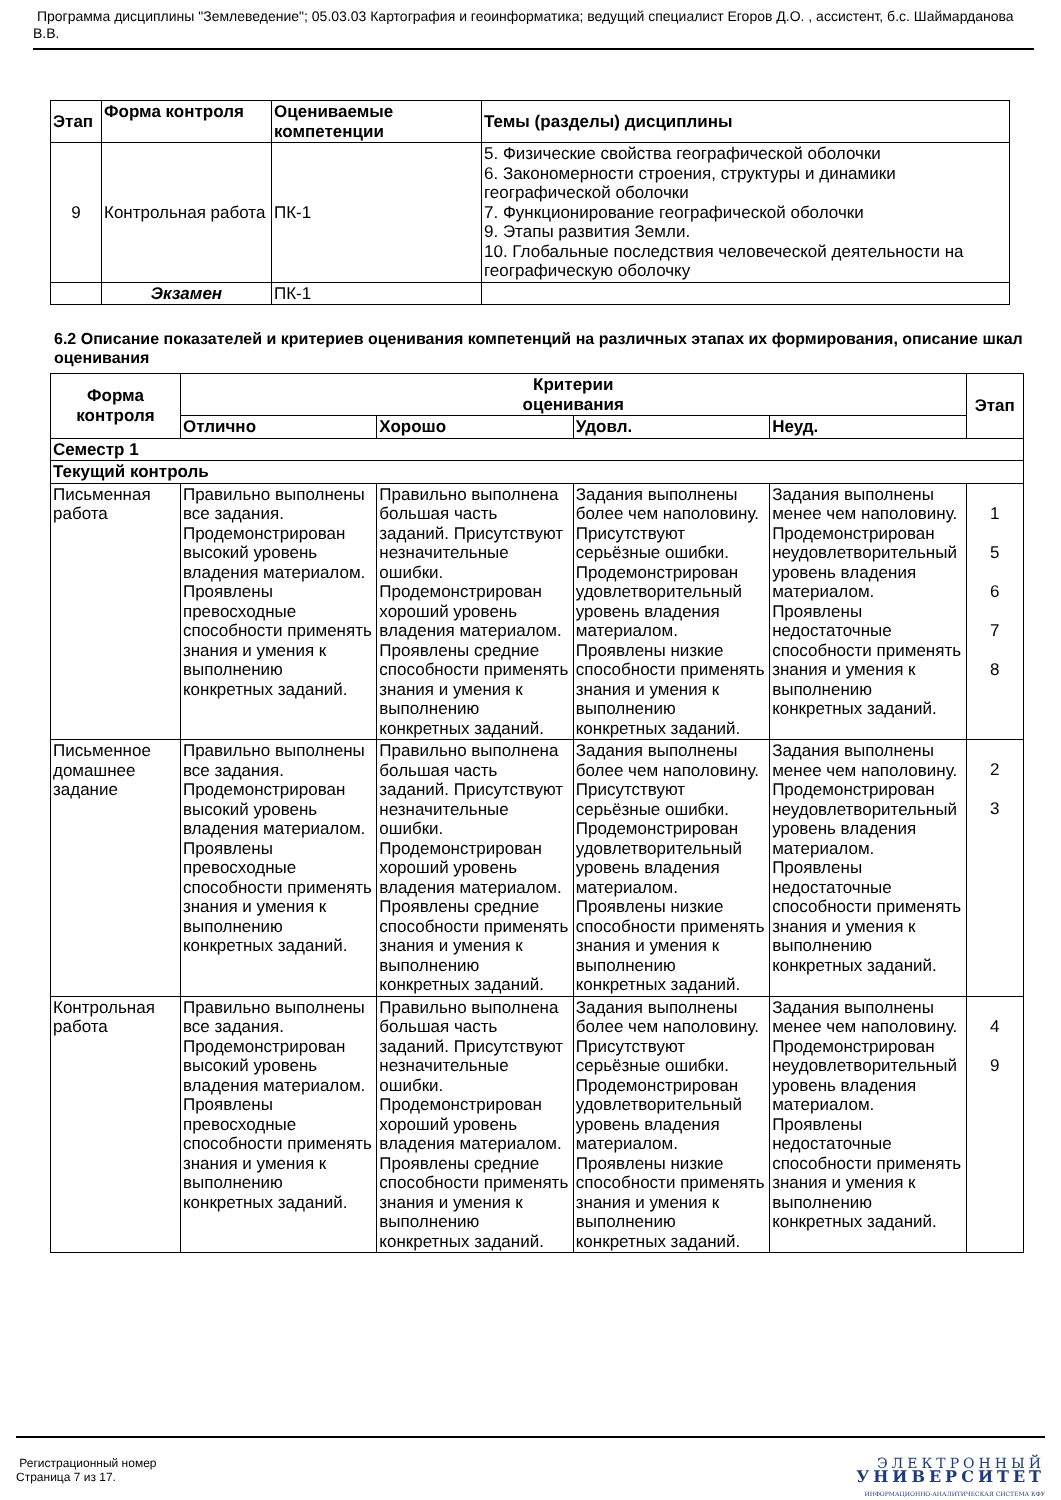Программа дисциплины "Землеведение"; 05.03.03 Картография и геоинформатика; ведущий специалист Егоров Д.О. , ассистент, б.с. Шаймарданова В.В.
| Этап | Форма контроля | Оцениваемые компетенции | Темы (разделы) дисциплины |
| --- | --- | --- | --- |
| 9 | Контрольная работа | ПК-1 | 5. Физические свойства географической оболочки 6. Закономерности строения, структуры и динамики географической оболочки 7. Функционирование географической оболочки 9. Этапы развития Земли. 10. Глобальные последствия человеческой деятельности на географическую оболочку |
| | Экзамен | ПК-1 | |
6.2 Описание показателей и критериев оценивания компетенций на различных этапах их формирования, описание шкал оценивания
| Форма контроля | Критерии оценивания | | | | Этап |
| --- | --- | --- | --- | --- | --- |
| | Отлично | Хорошо | Удовл. | Неуд. | |
| Семестр 1 | | | | | |
| Текущий контроль | | | | | |
| Письменная работа | Правильно выполнены все задания. Продемонстрирован высокий уровень владения материалом. Проявлены превосходные способности применять знания и умения к выполнению конкретных заданий. | Правильно выполнена большая часть заданий. Присутствуют незначительные ошибки. Продемонстрирован хороший уровень владения материалом. Проявлены средние способности применять знания и умения к выполнению конкретных заданий. | Задания выполнены более чем наполовину. Присутствуют серьёзные ошибки. Продемонстрирован удовлетворительный уровень владения материалом. Проявлены низкие способности применять знания и умения к выполнению конкретных заданий. | Задания выполнены менее чем наполовину. Продемонстрирован неудовлетворительный уровень владения материалом. Проявлены недостаточные способности применять знания и умения к выполнению конкретных заданий. | 1 5 6 7 8 |
| Письменное домашнее задание | Правильно выполнены все задания. Продемонстрирован высокий уровень владения материалом. Проявлены превосходные способности применять знания и умения к выполнению конкретных заданий. | Правильно выполнена большая часть заданий. Присутствуют незначительные ошибки. Продемонстрирован хороший уровень владения материалом. Проявлены средние способности применять знания и умения к выполнению конкретных заданий. | Задания выполнены более чем наполовину. Присутствуют серьёзные ошибки. Продемонстрирован удовлетворительный уровень владения материалом. Проявлены низкие способности применять знания и умения к выполнению конкретных заданий. | Задания выполнены менее чем наполовину. Продемонстрирован неудовлетворительный уровень владения материалом. Проявлены недостаточные способности применять знания и умения к выполнению конкретных заданий. | 2 3 |
| Контрольная работа | Правильно выполнены все задания. Продемонстрирован высокий уровень владения материалом. Проявлены превосходные способности применять знания и умения к выполнению конкретных заданий. | Правильно выполнена большая часть заданий. Присутствуют незначительные ошибки. Продемонстрирован хороший уровень владения материалом. Проявлены средние способности применять знания и умения к выполнению конкретных заданий. | Задания выполнены более чем наполовину. Присутствуют серьёзные ошибки. Продемонстрирован удовлетворительный уровень владения материалом. Проявлены низкие способности применять знания и умения к выполнению конкретных заданий. | Задания выполнены менее чем наполовину. Продемонстрирован неудовлетворительный уровень владения материалом. Проявлены недостаточные способности применять знания и умения к выполнению конкретных заданий. | 4 9 |
Регистрационный номер
Страница 7 из 17.
ЭЛЕКТРОННЫЙ
УНИВЕРСИТЕТ
ИНФОРМАЦИОННО-АНАЛИТИЧЕСКАЯ СИСТЕМА КФУ